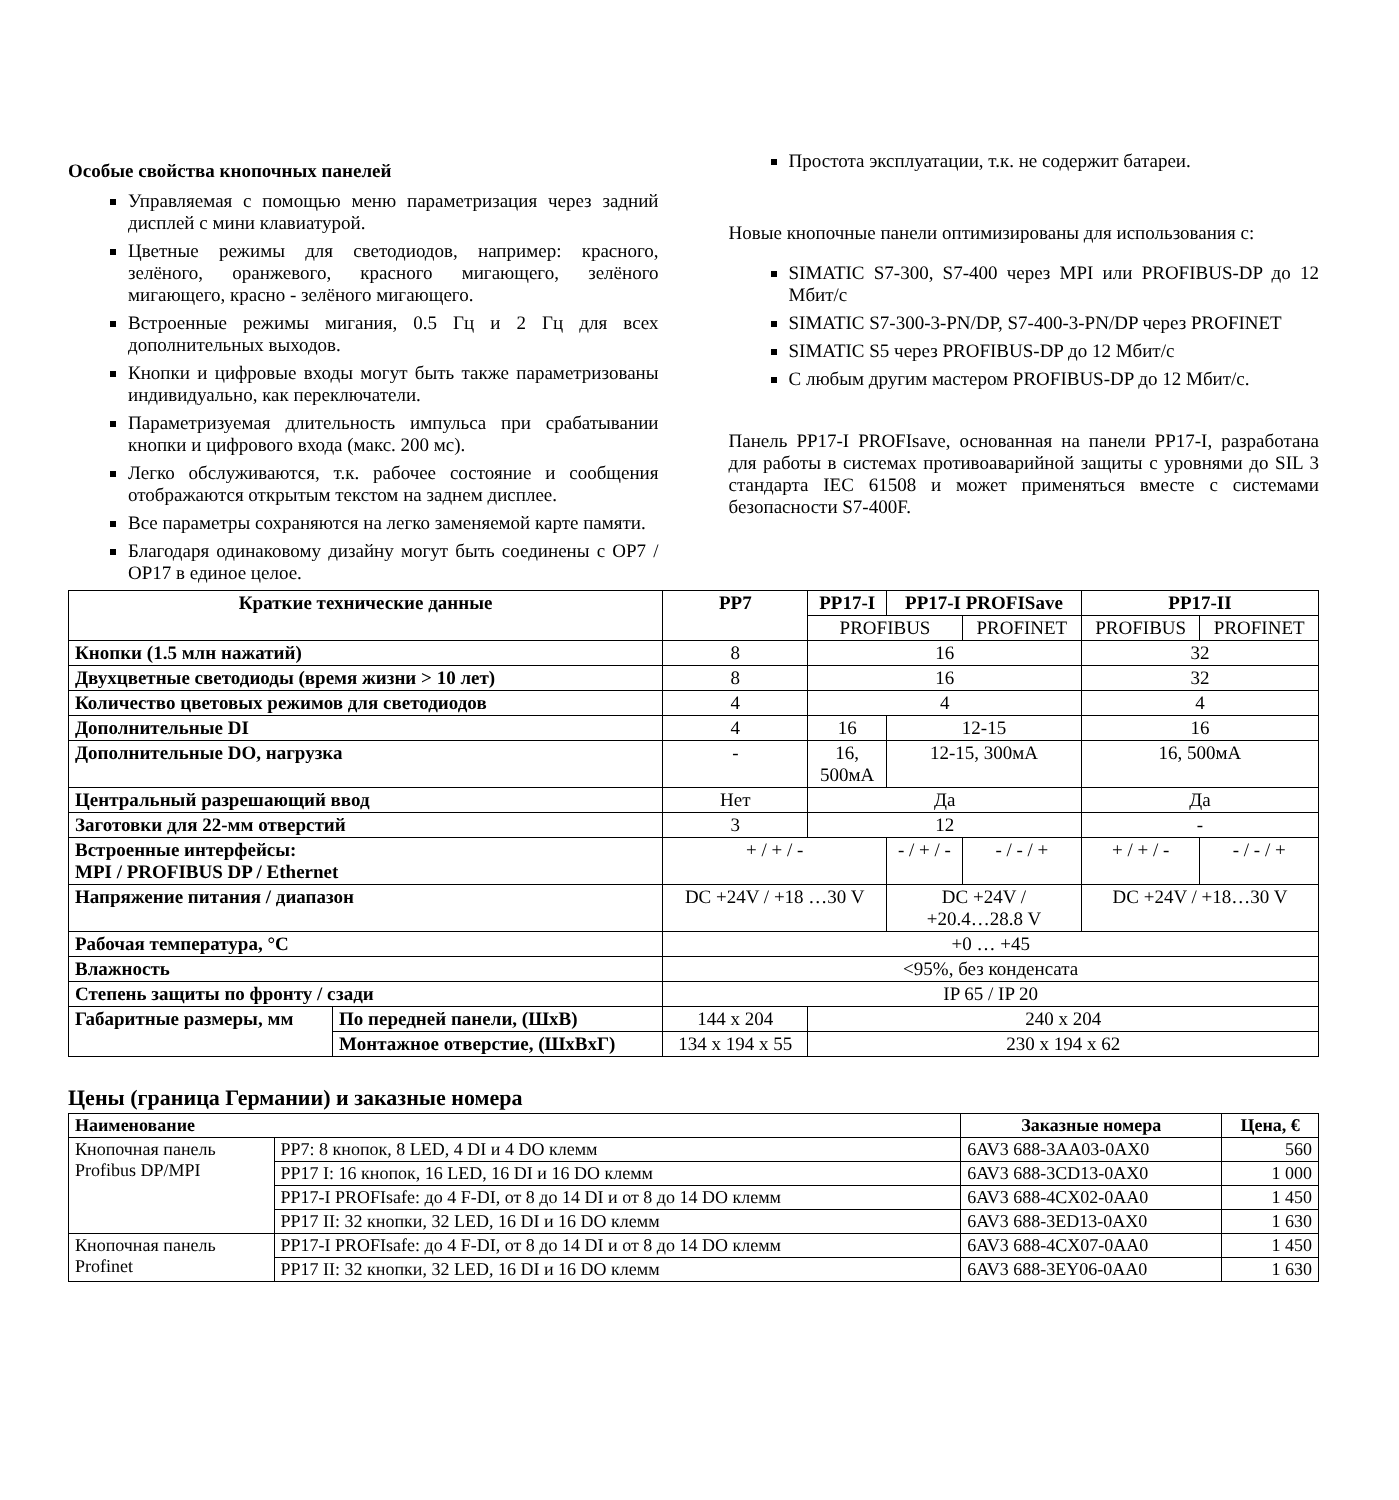Особые свойства кнопочных панелей
Управляемая с помощью меню параметризация через задний дисплей с мини клавиатурой.
Цветные режимы для светодиодов, например: красного, зелёного, оранжевого, красного мигающего, зелёного мигающего, красно - зелёного мигающего.
Встроенные режимы мигания, 0.5 Гц и 2 Гц для всех дополнительных выходов.
Кнопки и цифровые входы могут быть также параметризованы индивидуально, как переключатели.
Параметризуемая длительность импульса при срабатывании кнопки и цифрового входа (макс. 200 мс).
Легко обслуживаются, т.к. рабочее состояние и сообщения отображаются открытым текстом на заднем дисплее.
Все параметры сохраняются на легко заменяемой карте памяти.
Благодаря одинаковому дизайну могут быть соединены с OP7 / OP17 в единое целое.
Простота эксплуатации, т.к. не содержит батареи.
Новые кнопочные панели оптимизированы для использования с:
SIMATIC S7-300, S7-400 через MPI или PROFIBUS-DP до 12 Мбит/с
SIMATIC S7-300-3-PN/DP, S7-400-3-PN/DP через PROFINET
SIMATIC S5 через PROFIBUS-DP до 12 Мбит/с
С любым другим мастером PROFIBUS-DP до 12 Мбит/с.
Панель PP17-I PROFIsave, основанная на панели PP17-I, разработана для работы в системах противоаварийной защиты с уровнями до SIL 3 стандарта IEC 61508 и может применяться вместе с системами безопасности S7-400F.
| Краткие технические данные | | PP7 | PP17-I | PP17-I PROFISave | | PP17-II | |
| --- | --- | --- | --- | --- | --- | --- | --- |
| | | | PROFIBUS | | PROFINET | PROFIBUS | PROFINET |
| Кнопки (1.5 млн нажатий) | | 8 | 16 | | | 32 | |
| Двухцветные светодиоды (время жизни > 10 лет) | | 8 | 16 | | | 32 | |
| Количество цветовых режимов для светодиодов | | 4 | 4 | | | 4 | |
| Дополнительные DI | | 4 | 16 | 12-15 | | 16 | |
| Дополнительные DO, нагрузка | | - | 16, 500мА | 12-15, 300мА | | 16, 500мА | |
| Центральный разрешающий ввод | | Нет | Да | | | Да | |
| Заготовки для 22-мм отверстий | | 3 | 12 | | | - | |
| Встроенные интерфейсы: MPI / PROFIBUS DP / Ethernet | | + / + / - | | - / + / - | - / - / + | + / + / - | - / - / + |
| Напряжение питания / диапазон | | DC +24V / +18 …30 V | | DC +24V / +20.4…28.8 V | | DC +24V / +18…30 V | |
| Рабочая температура, °C | | +0 … +45 | | | | | |
| Влажность | | <95%, без конденсата | | | | | |
| Степень защиты по фронту / сзади | | IP 65 / IP 20 | | | | | |
| Габаритные размеры, мм | По передней панели, (ШxВ) | 144 x 204 | 240 x 204 | | | | |
| | Монтажное отверстие, (ШxВxГ) | 134 x 194 x 55 | 230 x 194 x 62 | | | | |
Цены (граница Германии) и заказные номера
| Наименование | | Заказные номера | Цена, € |
| --- | --- | --- | --- |
| Кнопочная панель Profibus DP/MPI | PP7: 8 кнопок, 8 LED, 4 DI и 4 DO клемм | 6AV3 688-3AA03-0AX0 | 560 |
| | PP17 I: 16 кнопок, 16 LED, 16 DI и 16 DO клемм | 6AV3 688-3CD13-0AX0 | 1 000 |
| | PP17-I PROFIsafe: до 4 F-DI, от 8 до 14 DI и от 8 до 14 DO клемм | 6AV3 688-4CX02-0AA0 | 1 450 |
| | PP17 II: 32 кнопки, 32 LED, 16 DI и 16 DO клемм | 6AV3 688-3ED13-0AX0 | 1 630 |
| Кнопочная панель Profinet | PP17-I PROFIsafe: до 4 F-DI, от 8 до 14 DI и от 8 до 14 DO клемм | 6AV3 688-4CX07-0AA0 | 1 450 |
| | PP17 II: 32 кнопки, 32 LED, 16 DI и 16 DO клемм | 6AV3 688-3EY06-0AA0 | 1 630 |